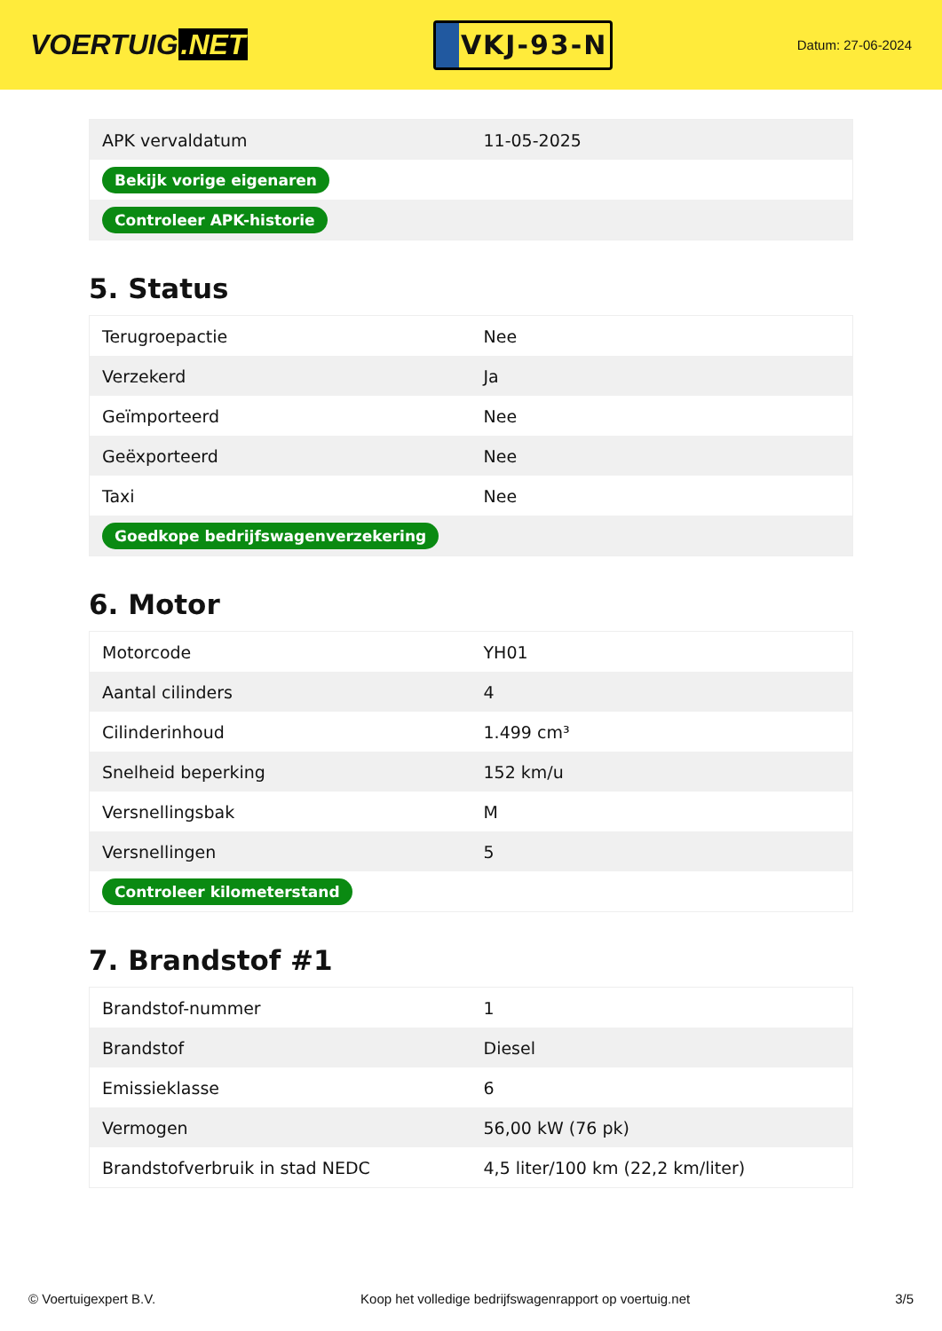VOERTUIG.NET
VKJ-93-N
Datum: 27-06-2024
| APK vervaldatum | 11-05-2025 |
| Bekijk vorige eigenaren | |
| Controleer APK-historie | |
5. Status
| Terugroepactie | Nee |
| Verzekerd | Ja |
| Geïmporteerd | Nee |
| Geëxporteerd | Nee |
| Taxi | Nee |
| Goedkope bedrijfswagenverzekering | |
6. Motor
| Motorcode | YH01 |
| Aantal cilinders | 4 |
| Cilinderinhoud | 1.499 cm³ |
| Snelheid beperking | 152 km/u |
| Versnellingsbak | M |
| Versnellingen | 5 |
| Controleer kilometerstand | |
7. Brandstof #1
| Brandstof-nummer | 1 |
| Brandstof | Diesel |
| Emissieklasse | 6 |
| Vermogen | 56,00 kW (76 pk) |
| Brandstofverbruik in stad NEDC | 4,5 liter/100 km (22,2 km/liter) |
© Voertuigexpert B.V. Koop het volledige bedrijfswagenrapport op voertuig.net 3/5